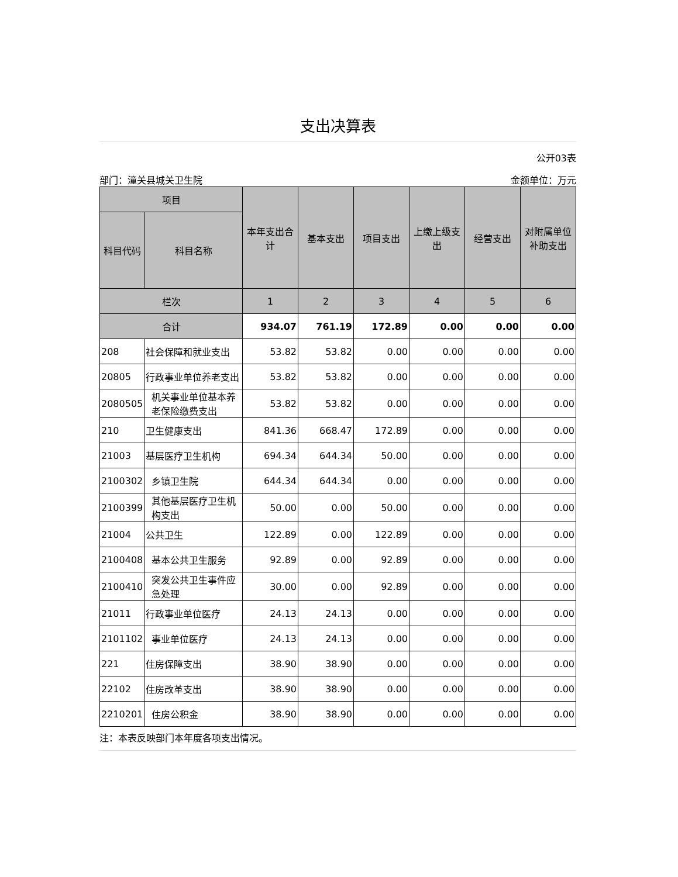支出决算表
公开03表
部门：潼关县城关卫生院 金额单位：万元
| 项目 | | 本年支出合计 | 基本支出 | 项目支出 | 上缴上级支出 | 经营支出 | 对附属单位补助支出 |
| --- | --- | --- | --- | --- | --- | --- | --- |
| 科目代码 | 科目名称 | | | | | | |
| 栏次 | | 1 | 2 | 3 | 4 | 5 | 6 |
| 合计 | | 934.07 | 761.19 | 172.89 | 0.00 | 0.00 | 0.00 |
| 208 | 社会保障和就业支出 | 53.82 | 53.82 | 0.00 | 0.00 | 0.00 | 0.00 |
| 20805 | 行政事业单位养老支出 | 53.82 | 53.82 | 0.00 | 0.00 | 0.00 | 0.00 |
| 2080505 | 机关事业单位基本养老保险缴费支出 | 53.82 | 53.82 | 0.00 | 0.00 | 0.00 | 0.00 |
| 210 | 卫生健康支出 | 841.36 | 668.47 | 172.89 | 0.00 | 0.00 | 0.00 |
| 21003 | 基层医疗卫生机构 | 694.34 | 644.34 | 50.00 | 0.00 | 0.00 | 0.00 |
| 2100302 | 乡镇卫生院 | 644.34 | 644.34 | 0.00 | 0.00 | 0.00 | 0.00 |
| 2100399 | 其他基层医疗卫生机构支出 | 50.00 | 0.00 | 50.00 | 0.00 | 0.00 | 0.00 |
| 21004 | 公共卫生 | 122.89 | 0.00 | 122.89 | 0.00 | 0.00 | 0.00 |
| 2100408 | 基本公共卫生服务 | 92.89 | 0.00 | 92.89 | 0.00 | 0.00 | 0.00 |
| 2100410 | 突发公共卫生事件应急处理 | 30.00 | 0.00 | 92.89 | 0.00 | 0.00 | 0.00 |
| 21011 | 行政事业单位医疗 | 24.13 | 24.13 | 0.00 | 0.00 | 0.00 | 0.00 |
| 2101102 | 事业单位医疗 | 24.13 | 24.13 | 0.00 | 0.00 | 0.00 | 0.00 |
| 221 | 住房保障支出 | 38.90 | 38.90 | 0.00 | 0.00 | 0.00 | 0.00 |
| 22102 | 住房改革支出 | 38.90 | 38.90 | 0.00 | 0.00 | 0.00 | 0.00 |
| 2210201 | 住房公积金 | 38.90 | 38.90 | 0.00 | 0.00 | 0.00 | 0.00 |
注：本表反映部门本年度各项支出情况。